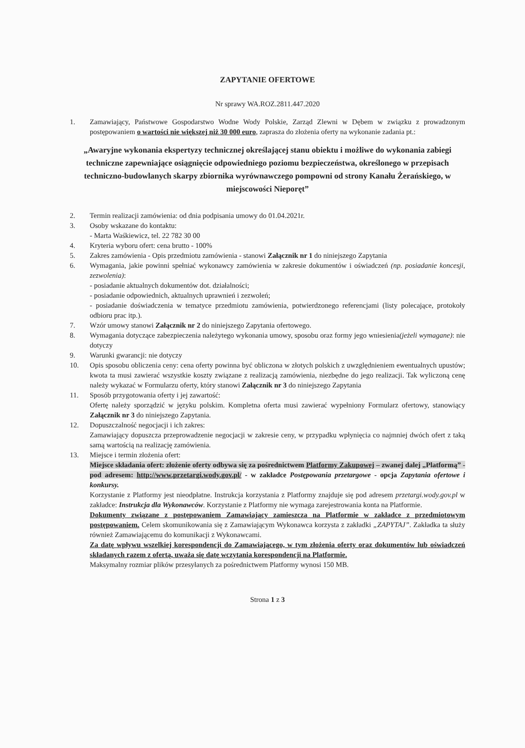ZAPYTANIE OFERTOWE
Nr sprawy WA.ROZ.2811.447.2020
1. Zamawiający, Państwowe Gospodarstwo Wodne Wody Polskie, Zarząd Zlewni w Dębem w związku z prowadzonym postępowaniem o wartości nie większej niż 30 000 euro, zaprasza do złożenia oferty na wykonanie zadania pt.:
„Awaryjne wykonania ekspertyzy technicznej określającej stanu obiektu i możliwe do wykonania zabiegi techniczne zapewniające osiągnięcie odpowiedniego poziomu bezpieczeństwa, określonego w przepisach techniczno-budowlanych skarpy zbiornika wyrównawczego pompowni od strony Kanału Żerańskiego, w miejscowości Nieporęt”
2. Termin realizacji zamówienia: od dnia podpisania umowy do 01.04.2021r.
3. Osoby wskazane do kontaktu:
- Marta Waśkiewicz, tel. 22 782 30 00
4. Kryteria wyboru ofert: cena brutto - 100%
5. Zakres zamówienia - Opis przedmiotu zamówienia - stanowi Załącznik nr 1 do niniejszego Zapytania
6. Wymagania, jakie powinni spełniać wykonawcy zamówienia w zakresie dokumentów i oświadczeń (np. posiadanie koncesji, zezwolenia):
- posiadanie aktualnych dokumentów dot. działalności;
- posiadanie odpowiednich, aktualnych uprawnień i zezwoleń;
- posiadanie doświadczenia w tematyce przedmiotu zamówienia, potwierdzonego referencjami (listy polecające, protokoły odbioru prac itp.).
7. Wzór umowy stanowi Załącznik nr 2 do niniejszego Zapytania ofertowego.
8. Wymagania dotyczące zabezpieczenia należytego wykonania umowy, sposobu oraz formy jego wniesienia(jeżeli wymagane): nie dotyczy
9. Warunki gwarancji: nie dotyczy
10. Opis sposobu obliczenia ceny: cena oferty powinna być obliczona w złotych polskich z uwzględnieniem ewentualnych upustów; kwota ta musi zawierać wszystkie koszty związane z realizacją zamówienia, niezbędne do jego realizacji. Tak wyliczoną cenę należy wykazać w Formularzu oferty, który stanowi Załącznik nr 3 do niniejszego Zapytania
11. Sposób przygotowania oferty i jej zawartość:
Ofertę należy sporządzić w języku polskim. Kompletna oferta musi zawierać wypełniony Formularz ofertowy, stanowiący Załącznik nr 3 do niniejszego Zapytania.
12. Dopuszczalność negocjacji i ich zakres:
Zamawiający dopuszcza przeprowadzenie negocjacji w zakresie ceny, w przypadku wpłynięcia co najmniej dwóch ofert z taką samą wartością na realizację zamówienia.
13. Miejsce i termin złożenia ofert:
Miejsce składania ofert: złożenie oferty odbywa się za pośrednictwem Platformy Zakupowej – zwanej dalej „Platformą” - pod adresem: http://www.przetargi.wody.gov.pl/ - w zakładce Postępowania przetargowe - opcja Zapytania ofertowe i konkursy.
Korzystanie z Platformy jest nieodpłatne. Instrukcja korzystania z Platformy znajduje się pod adresem przetargi.wody.gov.pl w zakładce: Instrukcja dla Wykonawców. Korzystanie z Platformy nie wymaga zarejestrowania konta na Platformie.
Dokumenty związane z postępowaniem Zamawiający zamieszcza na Platformie w zakładce z przedmiotowym postępowaniem. Celem skomunikowania się z Zamawiającym Wykonawca korzysta z zakładki „ZAPYTAJ”. Zakładka ta służy również Zamawiającemu do komunikacji z Wykonawcami.
Za datę wpływu wszelkiej korespondencji do Zamawiającego, w tym złożenia oferty oraz dokumentów lub oświadczeń składanych razem z ofertą, uważa się datę wczytania korespondencji na Platformie.
Maksymalny rozmiar plików przesyłanych za pośrednictwem Platformy wynosi 150 MB.
Strona 1 z 3